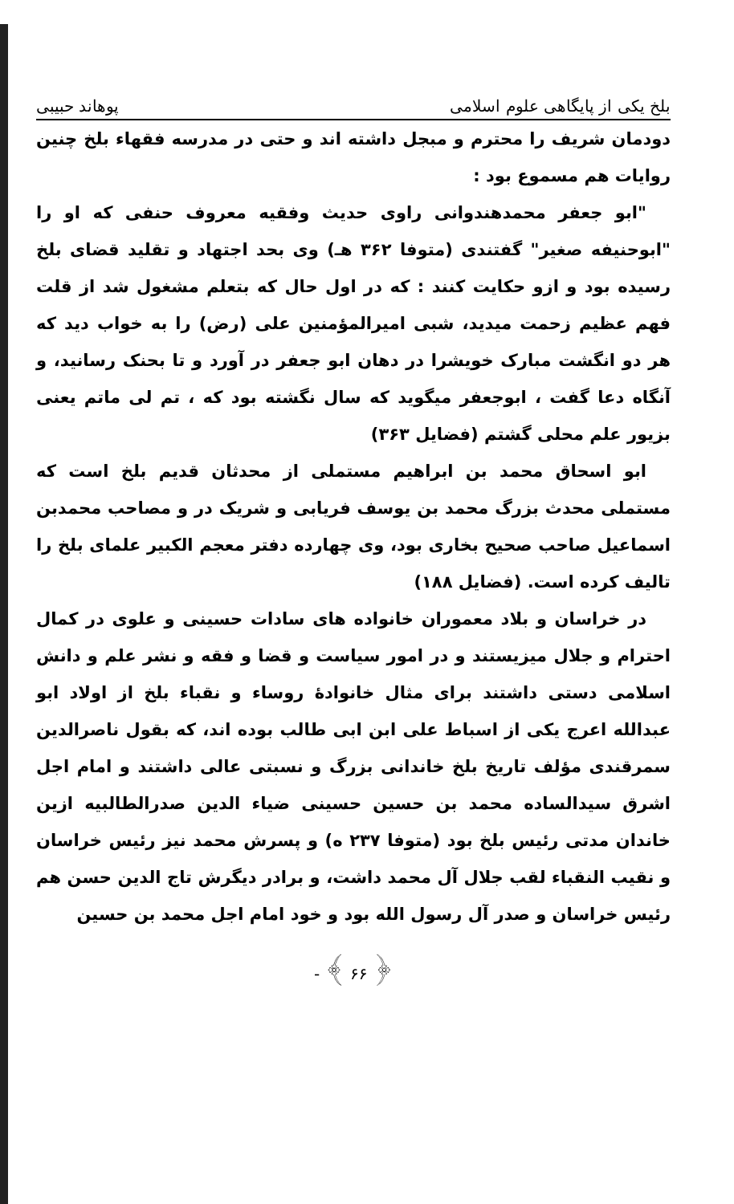بلخ یکی از پایگاهی علوم اسلامی پوهاند حبیبی
دودمان شریف را محترم و مبجل داشته اند و حتی در مدرسه فقهاء بلخ چنین روایات هم مسموع بود :
"ابو جعفر محمدهندوانی راوی حدیث وفقیه معروف حنفی که او را "ابوحنیفه صغیر" گفتندی (متوفا ۳۶۲ هـ) وی بحد اجتهاد و تقلید قضای بلخ رسیده بود و ازو حکایت کنند : که در اول حال که بتعلم مشغول شد از قلت فهم عظیم زحمت میدید، شبی امیرالمؤمنین علی (رض) را به خواب دید که هر دو انگشت مبارک خویشرا در دهان ابو جعفر در آورد و تا بحنک رسانید، و آنگاه دعا گفت ، ابوجعفر میگوید که سال نگشته بود که ، تم لی ماتم یعنی بزیور علم محلی گشتم (فضایل ۳۶۳)
ابو اسحاق محمد بن ابراهیم مستملی از محدثان قدیم بلخ است که مستملی محدث بزرگ محمد بن یوسف فریابی و شریک در و مصاحب محمدبن اسماعیل صاحب صحیح بخاری بود، وی چهارده دفتر معجم الکبیر علمای بلخ را تالیف کرده است. (فضایل ۱۸۸)
در خراسان و بلاد معموران خانواده های سادات حسینی و علوی در کمال احترام و جلال میزیستند و در امور سیاست و قضا و فقه و نشر علم و دانش اسلامی دستی داشتند برای مثال خانوادهٔ روساء و نقباء بلخ از اولاد ابو عبدالله اعرج یکی از اسباط علی ابن ابی طالب بوده اند، که بقول ناصرالدین سمرقندی مؤلف تاریخ بلخ خاندانی بزرگ و نسبتی عالی داشتند و امام اجل اشرق سیدالساده محمد بن حسین حسینی ضیاء الدین صدرالطالبیه ازین خاندان مدتی رئیس بلخ بود (متوفا ۲۳۷ ه) و پسرش محمد نیز رئیس خراسان و نقیب النقباء لقب جلال آل محمد داشت، و برادر دیگرش تاج الدین حسن هم رئیس خراسان و صدر آل رسول الله بود و خود امام اجل محمد بن حسین
- ﴾ ۶۶ ﴿